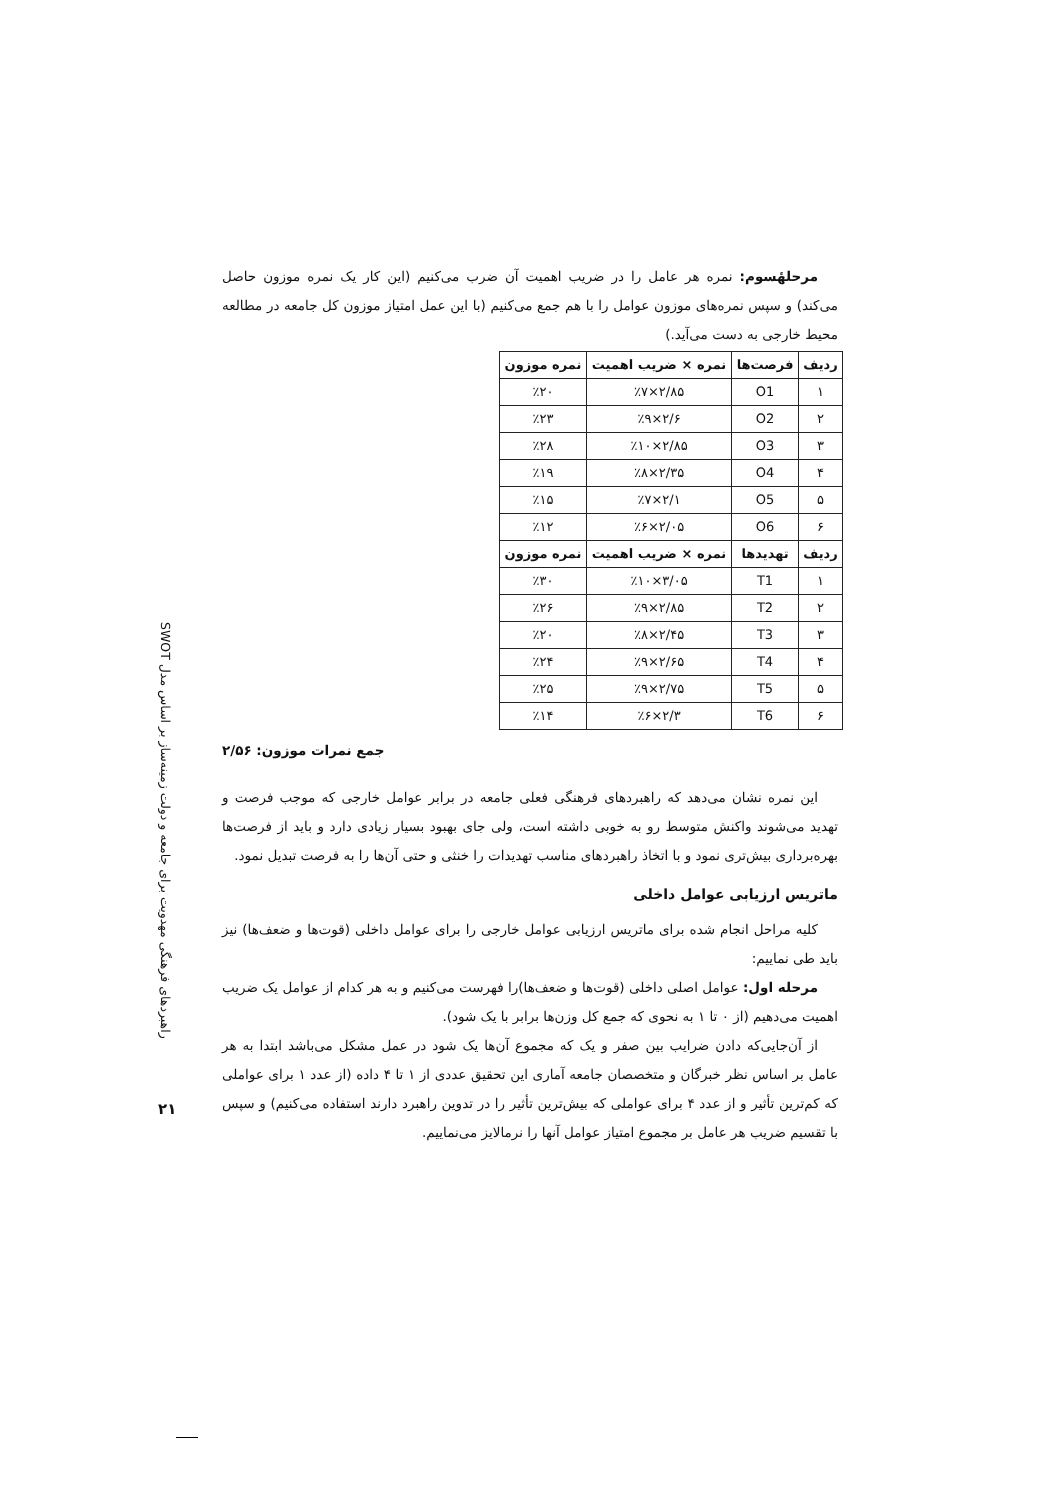مرحلهٔسوم: نمره هر عامل را در ضریب اهمیت آن ضرب می‌کنیم (این کار یک نمره موزون حاصل می‌کند) و سپس نمره‌های موزون عوامل را با هم جمع می‌کنیم (با این عمل امتیاز موزون کل جامعه در مطالعه محیط خارجی به دست می‌آید.)
| ردیف | فرصت‌ها | نمره × ضریب اهمیت | نمره موزون |
| --- | --- | --- | --- |
| ۱ | O1 | ۲/۸۵×٪۷ | ٪۲۰ |
| ۲ | O2 | ۲/۶×٪۹ | ٪۲۳ |
| ۳ | O3 | ۲/۸۵×٪۱۰ | ٪۲۸ |
| ۴ | O4 | ۲/۳۵×٪۸ | ٪۱۹ |
| ۵ | O5 | ۲/۱×٪۷ | ٪۱۵ |
| ۶ | O6 | ۲/۰۵×٪۶ | ٪۱۲ |
| ردیف | تهدیدها | نمره × ضریب اهمیت | نمره موزون |
| ۱ | T1 | ۳/۰۵×٪۱۰ | ٪۳۰ |
| ۲ | T2 | ۲/۸۵×٪۹ | ٪۲۶ |
| ۳ | T3 | ۲/۴۵×٪۸ | ٪۲۰ |
| ۴ | T4 | ۲/۶۵×٪۹ | ٪۲۴ |
| ۵ | T5 | ۲/۷۵×٪۹ | ٪۲۵ |
| ۶ | T6 | ۲/۳×٪۶ | ٪۱۴ |
جمع نمرات موزون: ۲/۵۶
این نمره نشان می‌دهد که راهبردهای فرهنگی فعلی جامعه در برابر عوامل خارجی که موجب فرصت و تهدید می‌شوند واکنش متوسط رو به خوبی داشته است، ولی جای بهبود بسیار زیادی دارد و باید از فرصت‌ها بهره‌برداری بیش‌تری نمود و با اتخاذ راهبردهای مناسب تهدیدات را خنثی و حتی آن‌ها را به فرصت تبدیل نمود.
ماتریس ارزیابی عوامل داخلی
کلیه مراحل انجام شده برای ماتریس ارزیابی عوامل خارجی را برای عوامل داخلی (قوت‌ها و ضعف‌ها) نیز باید طی نماییم:
مرحله اول: عوامل اصلی داخلی (قوت‌ها و ضعف‌ها)را فهرست می‌کنیم و به هر کدام از عوامل یک ضریب اهمیت می‌دهیم (از ۰ تا ۱ به نحوی که جمع کل وزن‌ها برابر با یک شود).
از آن‌جایی‌که دادن ضرایب بین صفر و یک که مجموع آن‌ها یک شود در عمل مشکل می‌باشد ابتدا به هر عامل بر اساس نظر خبرگان و متخصصان جامعه آماری این تحقیق عددی از ۱ تا ۴ داده (از عدد ۱ برای عواملی که کم‌ترین تأثیر و از عدد ۴ برای عواملی که بیش‌ترین تأثیر را در تدوین راهبرد دارند استفاده می‌کنیم) و سپس با تقسیم ضریب هر عامل بر مجموع امتیاز عوامل آنها را نرمالایز می‌نماییم.
راهبردهای فرهنگی مهدویت برای جامعه و دولت زمینه‌ساز بر اساس مدل SWOT
۲۱